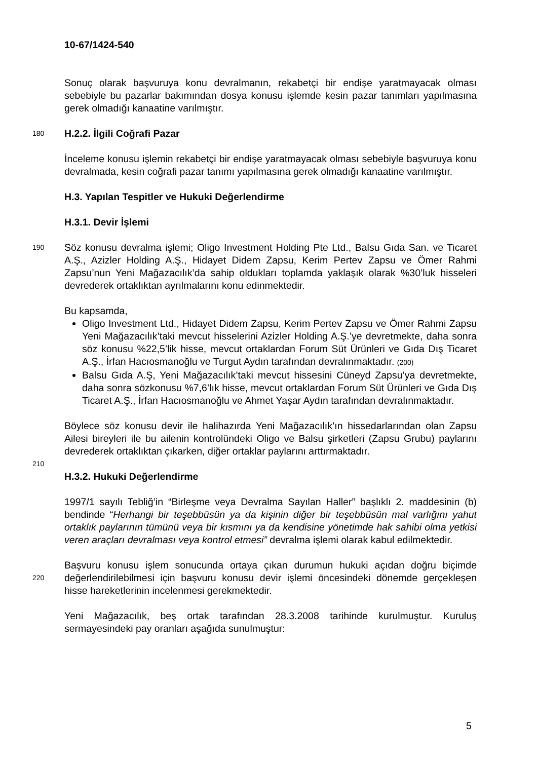10-67/1424-540
Sonuç olarak başvuruya konu devralmanın, rekabetçi bir endişe yaratmayacak olması sebebiyle bu pazarlar bakımından dosya konusu işlemde kesin pazar tanımları yapılmasına gerek olmadığı kanaatine varılmıştır.
180
H.2.2. İlgili Coğrafi Pazar
İnceleme konusu işlemin rekabetçi bir endişe yaratmayacak olması sebebiyle başvuruya konu devralmada, kesin coğrafi pazar tanımı yapılmasına gerek olmadığı kanaatine varılmıştır.
H.3. Yapılan Tespitler ve Hukuki Değerlendirme
H.3.1. Devir İşlemi
190
Söz konusu devralma işlemi; Oligo Investment Holding Pte Ltd., Balsu Gıda San. ve Ticaret A.Ş., Azizler Holding A.Ş., Hidayet Didem Zapsu, Kerim Pertev Zapsu ve Ömer Rahmi Zapsu’nun Yeni Mağazacılık’da sahip oldukları toplamda yaklaşık olarak %30’luk hisseleri devrederek ortaklıktan ayrılmalarını konu edinmektedir.
Bu kapsamda,
Oligo Investment Ltd., Hidayet Didem Zapsu, Kerim Pertev Zapsu ve Ömer Rahmi Zapsu Yeni Mağazacılık’taki mevcut hisselerini Azizler Holding A.Ş.’ye devretmekte, daha sonra söz konusu %22,5’lik hisse, mevcut ortaklardan Forum Süt Ürünleri ve Gıda Dış Ticaret A.Ş., İrfan Hacıosmanoğlu ve Turgut Aydın tarafından devralınmaktadır. (200)
Balsu Gıda A.Ş, Yeni Mağazacılık’taki mevcut hissesini Cüneyd Zapsu’ya devretmekte, daha sonra sözkonusu %7,6’lık hisse, mevcut ortaklardan Forum Süt Ürünleri ve Gıda Dış Ticaret A.Ş., İrfan Hacıosmanoğlu ve Ahmet Yaşar Aydın tarafından devralınmaktadır.
Böylece söz konusu devir ile halihazırda Yeni Mağazacılık’ın hissedarlarından olan Zapsu Ailesi bireyleri ile bu ailenin kontrolündeki Oligo ve Balsu şirketleri (Zapsu Grubu) paylarını devrederek ortaklıktan çıkarken, diğer ortaklar paylarını arttırmaktadır.
210
H.3.2. Hukuki Değerlendirme
1997/1 sayılı Tebliğ’in “Birleşme veya Devralma Sayılan Haller” başlıklı 2. maddesinin (b) bendinde “Herhangi bir teşebbüsün ya da kişinin diğer bir teşebbüsün mal varlığını yahut ortaklık paylarının tümünü veya bir kısmını ya da kendisine yönetimde hak sahibi olma yetkisi veren araçları devralması veya kontrol etmesi” devralma işlemi olarak kabul edilmektedir.
220
Başvuru konusu işlem sonucunda ortaya çıkan durumun hukuki açıdan doğru biçimde değerlendirilebilmesi için başvuru konusu devir işlemi öncesindeki dönemde gerçekleşen hisse hareketlerinin incelenmesi gerekmektedir.
Yeni Mağazacılık, beş ortak tarafından 28.3.2008 tarihinde kurulmuştur. Kuruluş sermayesindeki pay oranları aşağıda sunulmuştur:
5